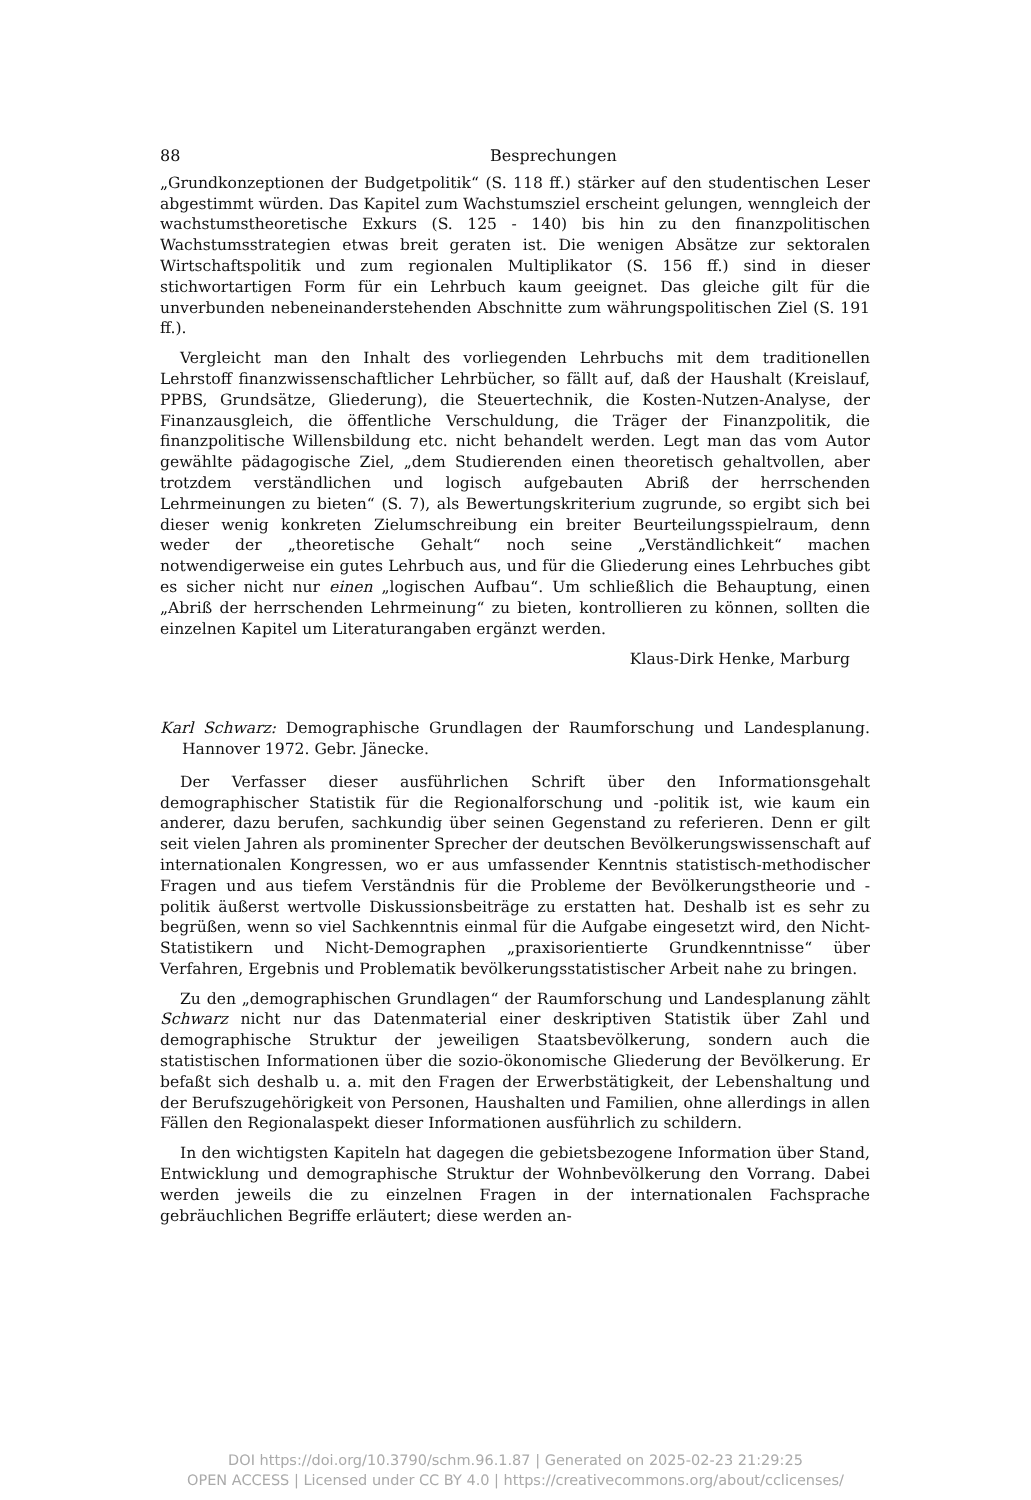88 Besprechungen
„Grundkonzeptionen der Budgetpolitik“ (S. 118 ff.) stärker auf den studentischen Leser abgestimmt würden. Das Kapitel zum Wachstumsziel erscheint gelungen, wenngleich der wachstumstheoretische Exkurs (S. 125 - 140) bis hin zu den finanzpolitischen Wachstumsstrategien etwas breit geraten ist. Die wenigen Absätze zur sektoralen Wirtschaftspolitik und zum regionalen Multiplikator (S. 156 ff.) sind in dieser stichwortartigen Form für ein Lehrbuch kaum geeignet. Das gleiche gilt für die unverbunden nebeneinanderstehenden Abschnitte zum währungspolitischen Ziel (S. 191 ff.).
Vergleicht man den Inhalt des vorliegenden Lehrbuchs mit dem traditionellen Lehrstoff finanzwissenschaftlicher Lehrbücher, so fällt auf, daß der Haushalt (Kreislauf, PPBS, Grundsätze, Gliederung), die Steuertechnik, die Kosten-Nutzen-Analyse, der Finanzausgleich, die öffentliche Verschuldung, die Träger der Finanzpolitik, die finanzpolitische Willensbildung etc. nicht behandelt werden. Legt man das vom Autor gewählte pädagogische Ziel, „dem Studierenden einen theoretisch gehaltvollen, aber trotzdem verständlichen und logisch aufgebauten Abriß der herrschenden Lehrmeinungen zu bieten“ (S. 7), als Bewertungskriterium zugrunde, so ergibt sich bei dieser wenig konkreten Zielumschreibung ein breiter Beurteilungsspielraum, denn weder der „theoretische Gehalt“ noch seine „Verständlichkeit“ machen notwendigerweise ein gutes Lehrbuch aus, und für die Gliederung eines Lehrbuches gibt es sicher nicht nur einen „logischen Aufbau“. Um schließlich die Behauptung, einen „Abriß der herrschenden Lehrmeinung“ zu bieten, kontrollieren zu können, sollten die einzelnen Kapitel um Literaturangaben ergänzt werden.
Klaus-Dirk Henke, Marburg
Karl Schwarz: Demographische Grundlagen der Raumforschung und Landesplanung. Hannover 1972. Gebr. Jänecke.
Der Verfasser dieser ausführlichen Schrift über den Informationsgehalt demographischer Statistik für die Regionalforschung und -politik ist, wie kaum ein anderer, dazu berufen, sachkundig über seinen Gegenstand zu referieren. Denn er gilt seit vielen Jahren als prominenter Sprecher der deutschen Bevölkerungswissenschaft auf internationalen Kongressen, wo er aus umfassender Kenntnis statistisch-methodischer Fragen und aus tiefem Verständnis für die Probleme der Bevölkerungstheorie und -politik äußerst wertvolle Diskussionsbeiträge zu erstatten hat. Deshalb ist es sehr zu begrüßen, wenn so viel Sachkenntnis einmal für die Aufgabe eingesetzt wird, den Nicht-Statistikern und Nicht-Demographen „praxisorientierte Grundkenntnisse“ über Verfahren, Ergebnis und Problematik bevölkerungsstatistischer Arbeit nahe zu bringen.
Zu den „demographischen Grundlagen“ der Raumforschung und Landesplanung zählt Schwarz nicht nur das Datenmaterial einer deskriptiven Statistik über Zahl und demographische Struktur der jeweiligen Staatsbevölkerung, sondern auch die statistischen Informationen über die sozio-ökonomische Gliederung der Bevölkerung. Er befaßt sich deshalb u. a. mit den Fragen der Erwerbstätigkeit, der Lebenshaltung und der Berufszugehörigkeit von Personen, Haushalten und Familien, ohne allerdings in allen Fällen den Regionalaspekt dieser Informationen ausführlich zu schildern.
In den wichtigsten Kapiteln hat dagegen die gebietsbezogene Information über Stand, Entwicklung und demographische Struktur der Wohnbevölkerung den Vorrang. Dabei werden jeweils die zu einzelnen Fragen in der internationalen Fachsprache gebräuchlichen Begriffe erläutert; diese werden an-
DOI https://doi.org/10.3790/schm.96.1.87 | Generated on 2025-02-23 21:29:25
OPEN ACCESS | Licensed under CC BY 4.0 | https://creativecommons.org/about/cclicenses/